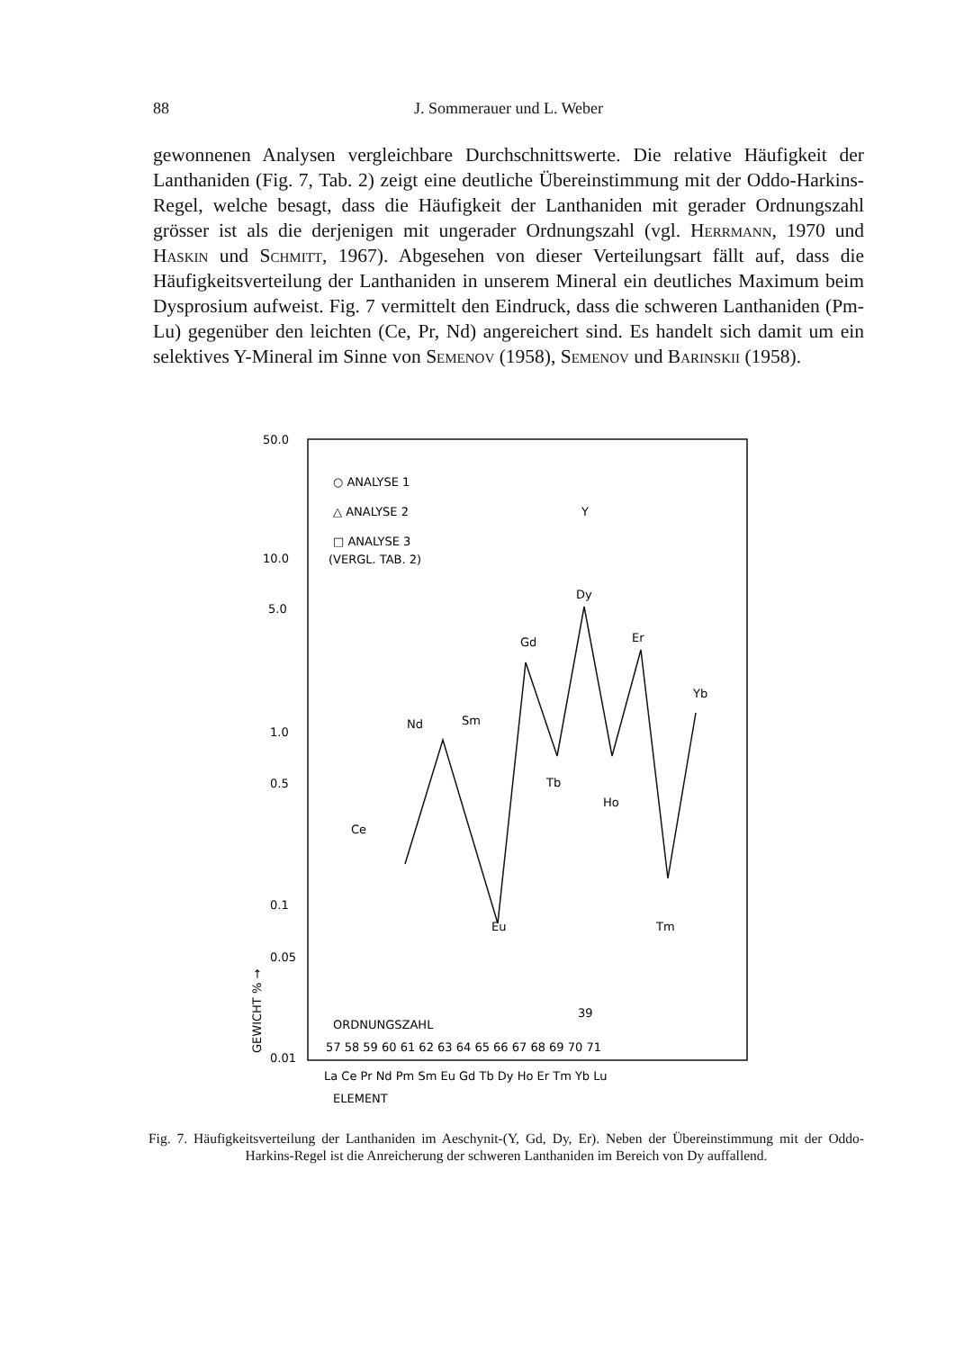88 J. Sommerauer und L. Weber
gewonnenen Analysen vergleichbare Durchschnittswerte. Die relative Häufigkeit der Lanthaniden (Fig. 7, Tab. 2) zeigt eine deutliche Übereinstimmung mit der Oddo-Harkins-Regel, welche besagt, dass die Häufigkeit der Lanthaniden mit gerader Ordnungszahl grösser ist als die derjenigen mit ungerader Ordnungszahl (vgl. Herrmann, 1970 und Haskin und Schmitt, 1967). Abgesehen von dieser Verteilungsart fällt auf, dass die Häufigkeitsverteilung der Lanthaniden in unserem Mineral ein deutliches Maximum beim Dysprosium aufweist. Fig. 7 vermittelt den Eindruck, dass die schweren Lanthaniden (Pm-Lu) gegenüber den leichten (Ce, Pr, Nd) angereichert sind. Es handelt sich damit um ein selektives Y-Mineral im Sinne von Semenov (1958), Semenov und Barinskii (1958).
50.0
10.0
5.0
1.0
0.5
0.1
0.05
0.01
○ ANALYSE 1
△ ANALYSE 2
□ ANALYSE 3
(VERGL. TAB. 2)
Y
Dy
Gd
Er
Yb
Nd
Sm
Tb
Ho
Ce
Eu
Tm
ORDNUNGSZAHL
39
57 58 59 60 61 62 63 64 65 66 67 68 69 70 71
La Ce Pr Nd Pm Sm Eu Gd Tb Dy Ho Er Tm Yb Lu
ELEMENT
GEWICHT % →
Fig. 7. Häufigkeitsverteilung der Lanthaniden im Aeschynit-(Y, Gd, Dy, Er). Neben der Übereinstimmung mit der Oddo-Harkins-Regel ist die Anreicherung der schweren Lanthaniden im Bereich von Dy auffallend.